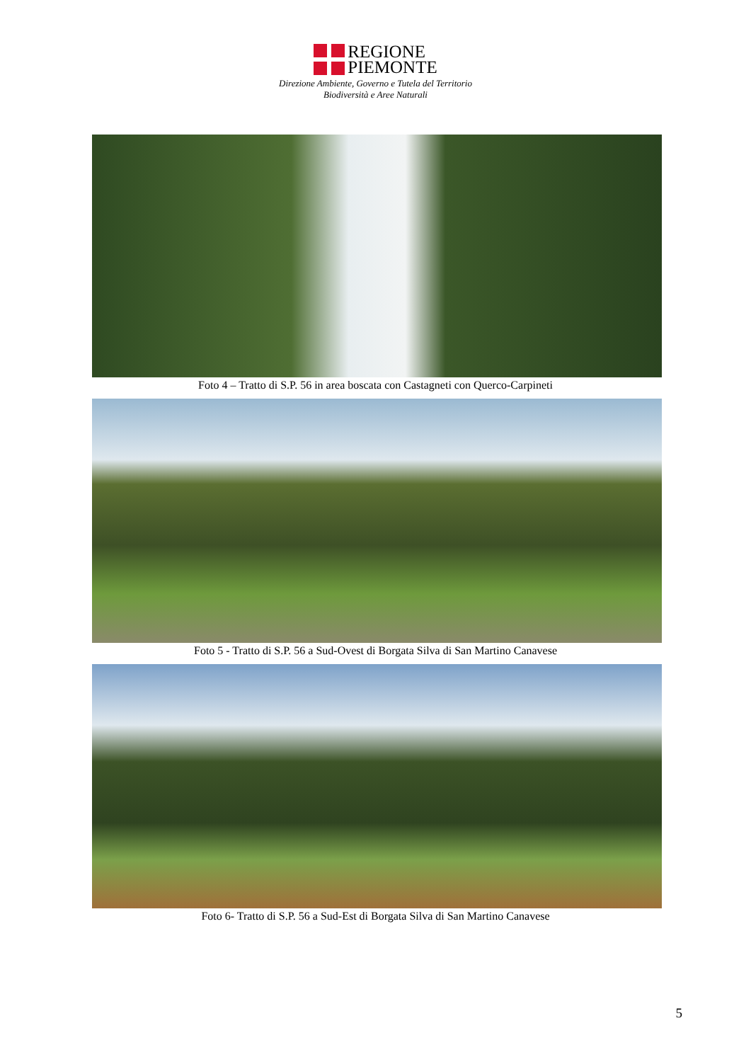REGIONE
PIEMONTE
Direzione Ambiente, Governo e Tutela del Territorio
Biodiversità e Aree Naturali
Foto 4 – Tratto di S.P. 56 in area boscata con Castagneti con Querco-Carpineti
Foto 5 - Tratto di S.P. 56 a Sud-Ovest di Borgata Silva di San Martino Canavese
Foto 6- Tratto di S.P. 56 a Sud-Est di Borgata Silva di San Martino Canavese
5